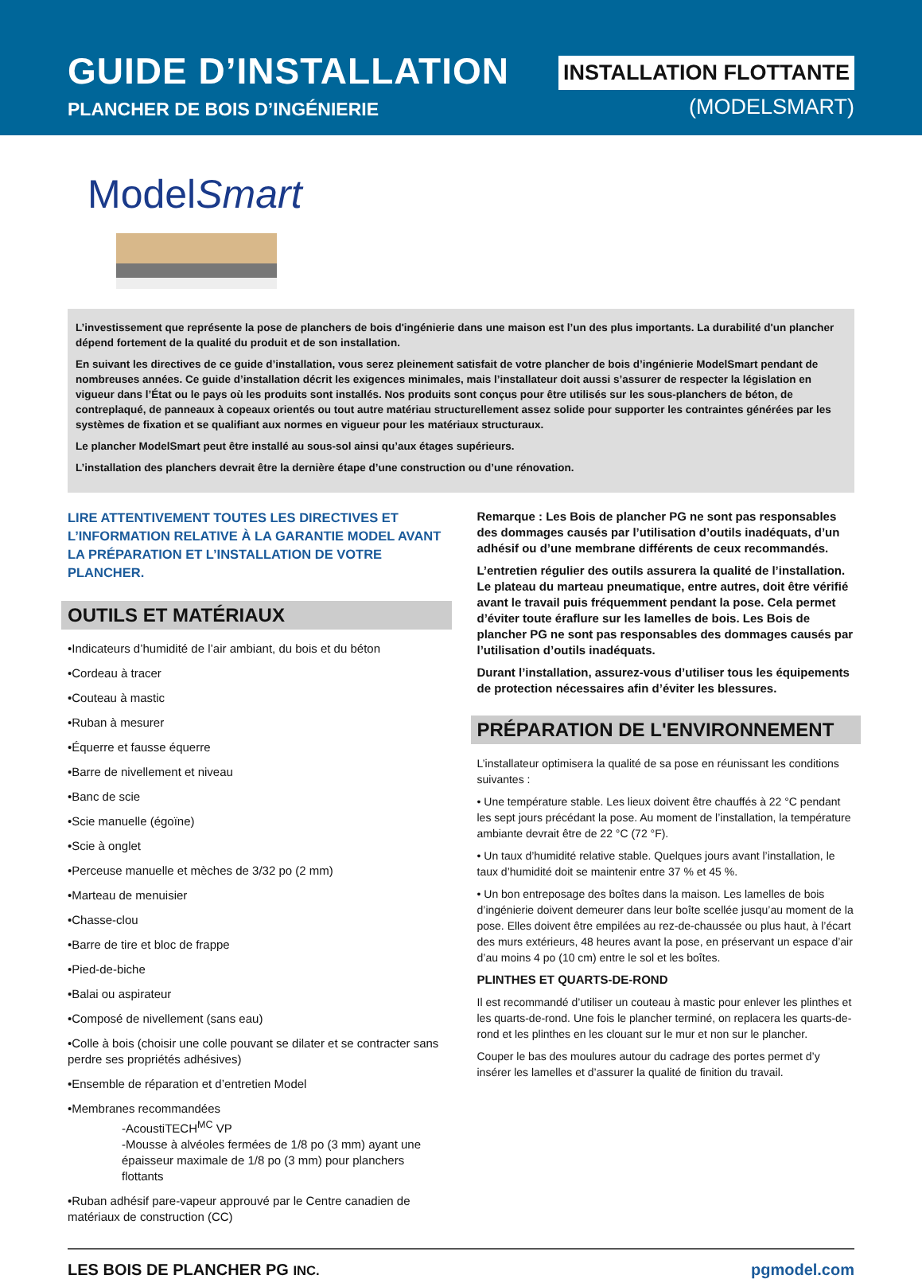GUIDE D’INSTALLATION
PLANCHER DE BOIS D’INGÉNIERIE
INSTALLATION FLOTTANTE
(MODELSMART)
ModelSmart
L’investissement que représente la pose de planchers de bois d'ingénierie dans une maison est l’un des plus importants. La durabilité d'un plancher dépend fortement de la qualité du produit et de son installation.
En suivant les directives de ce guide d’installation, vous serez pleinement satisfait de votre plancher de bois d’ingénierie ModelSmart pendant de nombreuses années. Ce guide d’installation décrit les exigences minimales, mais l’installateur doit aussi s’assurer de respecter la législation en vigueur dans l’État ou le pays où les produits sont installés. Nos produits sont conçus pour être utilisés sur les sous-planchers de béton, de contreplaqué, de panneaux à copeaux orientés ou tout autre matériau structurellement assez solide pour supporter les contraintes générées par les systèmes de fixation et se qualifiant aux normes en vigueur pour les matériaux structuraux.
Le plancher ModelSmart peut être installé au sous-sol ainsi qu’aux étages supérieurs.
L’installation des planchers devrait être la dernière étape d’une construction ou d’une rénovation.
LIRE ATTENTIVEMENT TOUTES LES DIRECTIVES ET L’INFORMATION RELATIVE À LA GARANTIE MODEL AVANT LA PRÉPARATION ET L’INSTALLATION DE VOTRE PLANCHER.
OUTILS ET MATÉRIAUX
•Indicateurs d’humidité de l’air ambiant, du bois et du béton
•Cordeau à tracer
•Couteau à mastic
•Ruban à mesurer
•Équerre et fausse équerre
•Barre de nivellement et niveau
•Banc de scie
•Scie manuelle (égoïne)
•Scie à onglet
•Perceuse manuelle et mèches de 3/32 po (2 mm)
•Marteau de menuisier
•Chasse-clou
•Barre de tire et bloc de frappe
•Pied-de-biche
•Balai ou aspirateur
•Composé de nivellement (sans eau)
•Colle à bois (choisir une colle pouvant se dilater et se contracter sans perdre ses propriétés adhésives)
•Ensemble de réparation et d’entretien Model
•Membranes recommandées
-AcoustiTECH<sup>MC</sup> VP
-Mousse à alvéoles fermées de 1/8 po (3 mm) ayant une épaisseur maximale de 1/8 po (3 mm) pour planchers flottants
•Ruban adhésif pare-vapeur approuvé par le Centre canadien de matériaux de construction (CC)
Remarque : Les Bois de plancher PG ne sont pas responsables des dommages causés par l’utilisation d’outils inadéquats, d’un adhésif ou d’une membrane différents de ceux recommandés.
L’entretien régulier des outils assurera la qualité de l’installation. Le plateau du marteau pneumatique, entre autres, doit être vérifié avant le travail puis fréquemment pendant la pose. Cela permet d’éviter toute éraflure sur les lamelles de bois. Les Bois de plancher PG ne sont pas responsables des dommages causés par l’utilisation d’outils inadéquats.
Durant l’installation, assurez-vous d’utiliser tous les équipements de protection nécessaires afin d’éviter les blessures.
PRÉPARATION DE L'ENVIRONNEMENT
L’installateur optimisera la qualité de sa pose en réunissant les conditions suivantes :
• Une température stable. Les lieux doivent être chauffés à 22 °C pendant les sept jours précédant la pose. Au moment de l’installation, la température ambiante devrait être de 22 °C (72 °F).
• Un taux d’humidité relative stable. Quelques jours avant l’installation, le taux d’humidité doit se maintenir entre 37 % et 45 %.
• Un bon entreposage des boîtes dans la maison. Les lamelles de bois d’ingénierie doivent demeurer dans leur boîte scellée jusqu’au moment de la pose. Elles doivent être empilées au rez-de-chaussée ou plus haut, à l’écart des murs extérieurs, 48 heures avant la pose, en préservant un espace d’air d’au moins 4 po (10 cm) entre le sol et les boîtes.
PLINTHES ET QUARTS-DE-ROND
Il est recommandé d’utiliser un couteau à mastic pour enlever les plinthes et les quarts-de-rond. Une fois le plancher terminé, on replacera les quarts-de-rond et les plinthes en les clouant sur le mur et non sur le plancher.
Couper le bas des moulures autour du cadrage des portes permet d’y insérer les lamelles et d’assurer la qualité de finition du travail.
LES BOIS DE PLANCHER PG INC. pgmodel.com